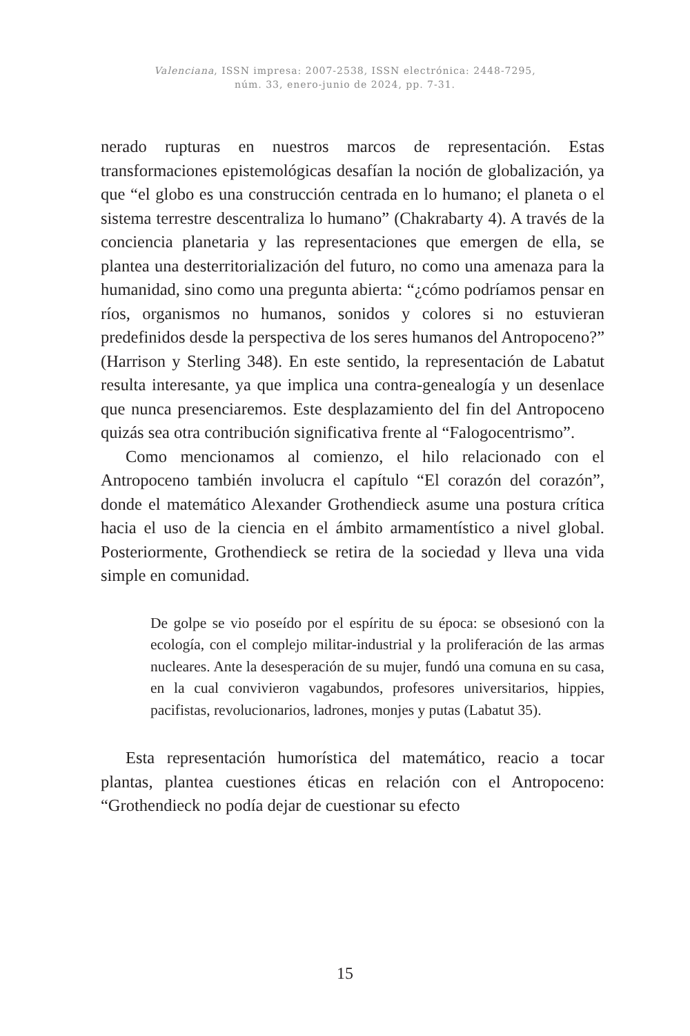Valenciana, ISSN impresa: 2007-2538, ISSN electrónica: 2448-7295,
núm. 33, enero-junio de 2024, pp. 7-31.
nerado rupturas en nuestros marcos de representación. Estas transformaciones epistemológicas desafían la noción de globalización, ya que “el globo es una construcción centrada en lo humano; el planeta o el sistema terrestre descentraliza lo humano” (Chakrabarty 4). A través de la conciencia planetaria y las representaciones que emergen de ella, se plantea una desterritorialización del futuro, no como una amenaza para la humanidad, sino como una pregunta abierta: “¿cómo podríamos pensar en ríos, organismos no humanos, sonidos y colores si no estuvieran predefinidos desde la perspectiva de los seres humanos del Antropoceno?” (Harrison y Sterling 348). En este sentido, la representación de Labatut resulta interesante, ya que implica una contra-genealogía y un desenlace que nunca presenciaremos. Este desplazamiento del fin del Antropoceno quizás sea otra contribución significativa frente al “Falogocentrismo”.
Como mencionamos al comienzo, el hilo relacionado con el Antropoceno también involucra el capítulo “El corazón del corazón”, donde el matemático Alexander Grothendieck asume una postura crítica hacia el uso de la ciencia en el ámbito armamentístico a nivel global. Posteriormente, Grothendieck se retira de la sociedad y lleva una vida simple en comunidad.
De golpe se vio poseído por el espíritu de su época: se obsesionó con la ecología, con el complejo militar-industrial y la proliferación de las armas nucleares. Ante la desesperación de su mujer, fundó una comuna en su casa, en la cual convivieron vagabundos, profesores universitarios, hippies, pacifistas, revolucionarios, ladrones, monjes y putas (Labatut 35).
Esta representación humorística del matemático, reacio a tocar plantas, plantea cuestiones éticas en relación con el Antropoceno: “Grothendieck no podía dejar de cuestionar su efecto
15